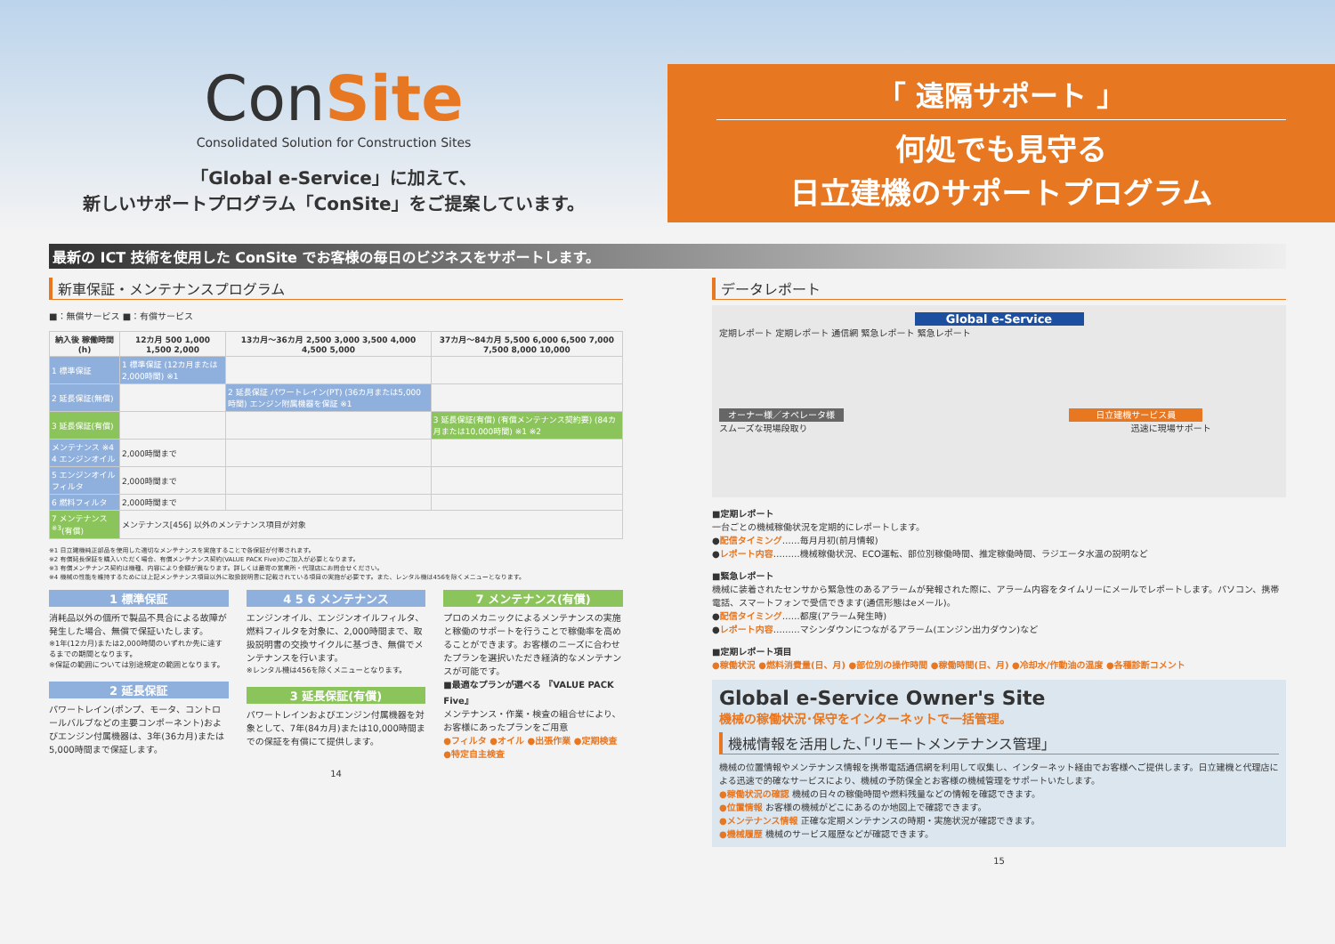ConSite
Consolidated Solution for Construction Sites
「Global e-Service」に加えて、
新しいサポートプログラム「ConSite」をご提案しています。
「 遠隔サポート 」
何処でも見守る
日立建機のサポートプログラム
最新の ICT 技術を使用した ConSite でお客様の毎日のビジネスをサポートします。
新車保証・メンテナンスプログラム
■：無償サービス ■：有償サービス
| 納入後 稼働時間(h) | 12カ月 500 1,000 1,500 2,000 | 13カ月〜36カ月 2,500 3,000 3,500 4,000 4,500 5,000 | 37カ月〜84カ月 5,500 6,000 6,500 7,000 7,500 8,000 10,000 |
| --- | --- | --- | --- |
| 1 標準保証 | 1 標準保証 (12カ月または2,000時間) ※1 | | |
| 2 延長保証(無償) | | 2 延長保証 パワートレイン(PT) (36カ月または5,000時間) エンジン附属機器を保証 ※1 | |
| 3 延長保証(有償) | | | 3 延長保証(有償) (有償メンテナンス契約要) (84カ月または10,000時間) ※1 ※2 |
| メンテナンス ※4 4 エンジンオイル | 2,000時間まで | | |
| 5 エンジンオイルフィルタ | 2,000時間まで | | |
| 6 燃料フィルタ | 2,000時間まで | | |
| 7 メンテナンス<sup>※3</sup>(有償) | メンテナンス[456] 以外のメンテナンス項目が対象 | | |
※1 日立建機純正部品を使用した適切なメンテナンスを実施することで各保証が付帯されます。
※2 有償延長保証を購入いただく場合、有償メンテナンス契約(VALUE PACK Five)のご加入が必要となります。
※3 有償メンテナンス契約は機種、内容により金額が異なります。詳しくは最寄の営業所・代理店にお問合せください。
※4 機械の性能を維持するためには上記メンテナンス項目以外に取扱説明書に記載されている項目の実施が必要です。また、レンタル機は456を除くメニューとなります。
1 標準保証
消耗品以外の個所で製品不具合による故障が発生した場合、無償で保証いたします。
※1年(12カ月)または2,000時間のいずれか先に達するまでの期間となります。
※保証の範囲については別途規定の範囲となります。
2 延長保証
パワートレイン(ポンプ、モータ、コントロールバルブなどの主要コンポーネント)およびエンジン付属機器は、3年(36カ月)または5,000時間まで保証します。
4 5 6 メンテナンス
エンジンオイル、エンジンオイルフィルタ、燃料フィルタを対象に、2,000時間まで、取扱説明書の交換サイクルに基づき、無償でメンテナンスを行います。
※レンタル機は456を除くメニューとなります。
3 延長保証(有償)
パワートレインおよびエンジン付属機器を対象として、7年(84カ月)または10,000時間までの保証を有償にて提供します。
7 メンテナンス(有償)
プロのメカニックによるメンテナンスの実施と稼働のサポートを行うことで稼働率を高めることができます。お客様のニーズに合わせたプランを選択いただき経済的なメンテナンスが可能です。
■最適なプランが選べる 『VALUE PACK Five』
メンテナンス・作業・検査の組合せにより、お客様にあったプランをご用意
●フィルタ ●オイル ●出張作業 ●定期検査 ●特定自主検査
14
データレポート
Global e-Service
定期レポート 定期レポート 通信網 緊急レポート 緊急レポート
オーナー様／オペレータ様 日立建機サービス員
スムーズな現場段取り 迅速に現場サポート
■定期レポート
一台ごとの機械稼働状況を定期的にレポートします。
●配信タイミング……毎月月初(前月情報)
●レポート内容………機械稼働状況、ECO運転、部位別稼働時間、推定稼働時間、ラジエータ水温の説明など
■緊急レポート
機械に装着されたセンサから緊急性のあるアラームが発報された際に、アラーム内容をタイムリーにメールでレポートします。パソコン、携帯電話、スマートフォンで受信できます(通信形態はeメール)。
●配信タイミング……都度(アラーム発生時)
●レポート内容………マシンダウンにつながるアラーム(エンジン出力ダウン)など
■定期レポート項目
●稼働状況 ●燃料消費量(日、月) ●部位別の操作時間 ●稼働時間(日、月) ●冷却水/作動油の温度 ●各種診断コメント
Global e-Service Owner's Site
機械の稼働状況･保守をインターネットで一括管理。
機械情報を活用した､｢リモートメンテナンス管理｣
機械の位置情報やメンテナンス情報を携帯電話通信網を利用して収集し、インターネット経由でお客様へご提供します。日立建機と代理店による迅速で的確なサービスにより、機械の予防保全とお客様の機械管理をサポートいたします。
●稼働状況の確認 機械の日々の稼働時間や燃料残量などの情報を確認できます。
●位置情報 お客様の機械がどこにあるのか地図上で確認できます。
●メンテナンス情報 正確な定期メンテナンスの時期・実施状況が確認できます。
●機械履歴 機械のサービス履歴などが確認できます。
15